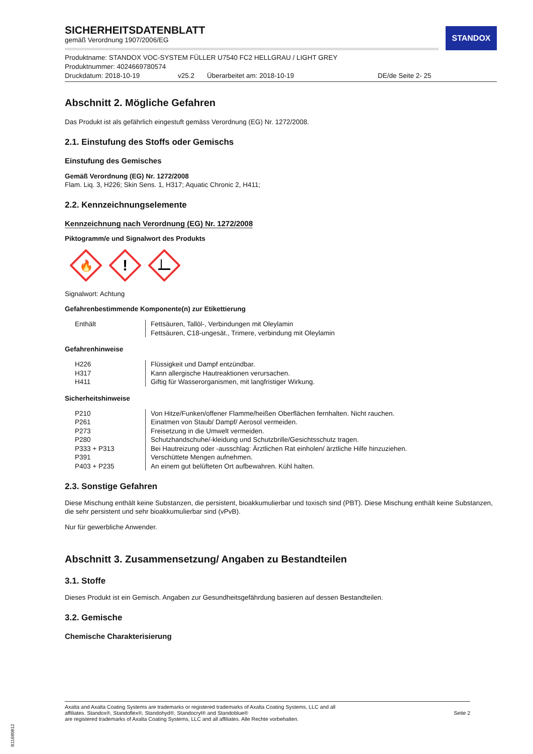STANDOX
SICHERHEITSDATENBLATT
gemäß Verordnung 1907/2006/EG
Produktname: STANDOX VOC-SYSTEM FÜLLER U7540 FC2 HELLGRAU / LIGHT GREY
Produktnummer: 4024669780574
Druckdatum: 2018-10-19 v25.2 Überarbeitet am: 2018-10-19 DE/de Seite 2- 25
Abschnitt 2. Mögliche Gefahren
Das Produkt ist als gefährlich eingestuft gemäss Verordnung (EG) Nr. 1272/2008.
2.1. Einstufung des Stoffs oder Gemischs
Einstufung des Gemisches
Gemäß Verordnung (EG) Nr. 1272/2008
Flam. Liq. 3, H226; Skin Sens. 1, H317; Aquatic Chronic 2, H411;
2.2. Kennzeichnungselemente
Kennzeichnung nach Verordnung (EG) Nr. 1272/2008
Piktogramm/e und Signalwort des Produkts
🔥
!
Signalwort: Achtung
Gefahrenbestimmende Komponente(n) zur Etikettierung
| Enthält | Fettsäuren, Tallöl-, Verbindungen mit Oleylamin Fettsäuren, C18-ungesät., Trimere, verbindung mit Oleylamin |
Gefahrenhinweise
| H226 | Flüssigkeit und Dampf entzündbar. |
| H317 | Kann allergische Hautreaktionen verursachen. |
| H411 | Giftig für Wasserorganismen, mit langfristiger Wirkung. |
Sicherheitshinweise
| P210 | Von Hitze/Funken/offener Flamme/heißen Oberflächen fernhalten. Nicht rauchen. |
| P261 | Einatmen von Staub/ Dampf/ Aerosol vermeiden. |
| P273 | Freisetzung in die Umwelt vermeiden. |
| P280 | Schutzhandschuhe/-kleidung und Schutzbrille/Gesichtsschutz tragen. |
| P333 + P313 | Bei Hautreizung oder -ausschlag: Ärztlichen Rat einholen/ ärztliche Hilfe hinzuziehen. |
| P391 | Verschüttete Mengen aufnehmen. |
| P403 + P235 | An einem gut belüfteten Ort aufbewahren. Kühl halten. |
2.3. Sonstige Gefahren
Diese Mischung enthält keine Substanzen, die persistent, bioakkumulierbar und toxisch sind (PBT). Diese Mischung enthält keine Substanzen, die sehr persistent und sehr bioakkumulierbar sind (vPvB).
Nur für gewerbliche Anwender.
Abschnitt 3. Zusammensetzung/ Angaben zu Bestandteilen
3.1. Stoffe
Dieses Produkt ist ein Gemisch. Angaben zur Gesundheitsgefährdung basieren auf dessen Bestandteilen.
3.2. Gemische
Chemische Charakterisierung
Axalta and Axalta Coating Systems are trademarks or registered trademarks of Axalta Coating Systems, LLC and all
affiliates. Standox®, Standoflex®, Standohyd®, Standocryl® and Standoblue®
are registered trademarks of Axalta Coating Systems, LLC and all affiliates. Alle Rechte vorbehalten.
Seite 2
B11680812